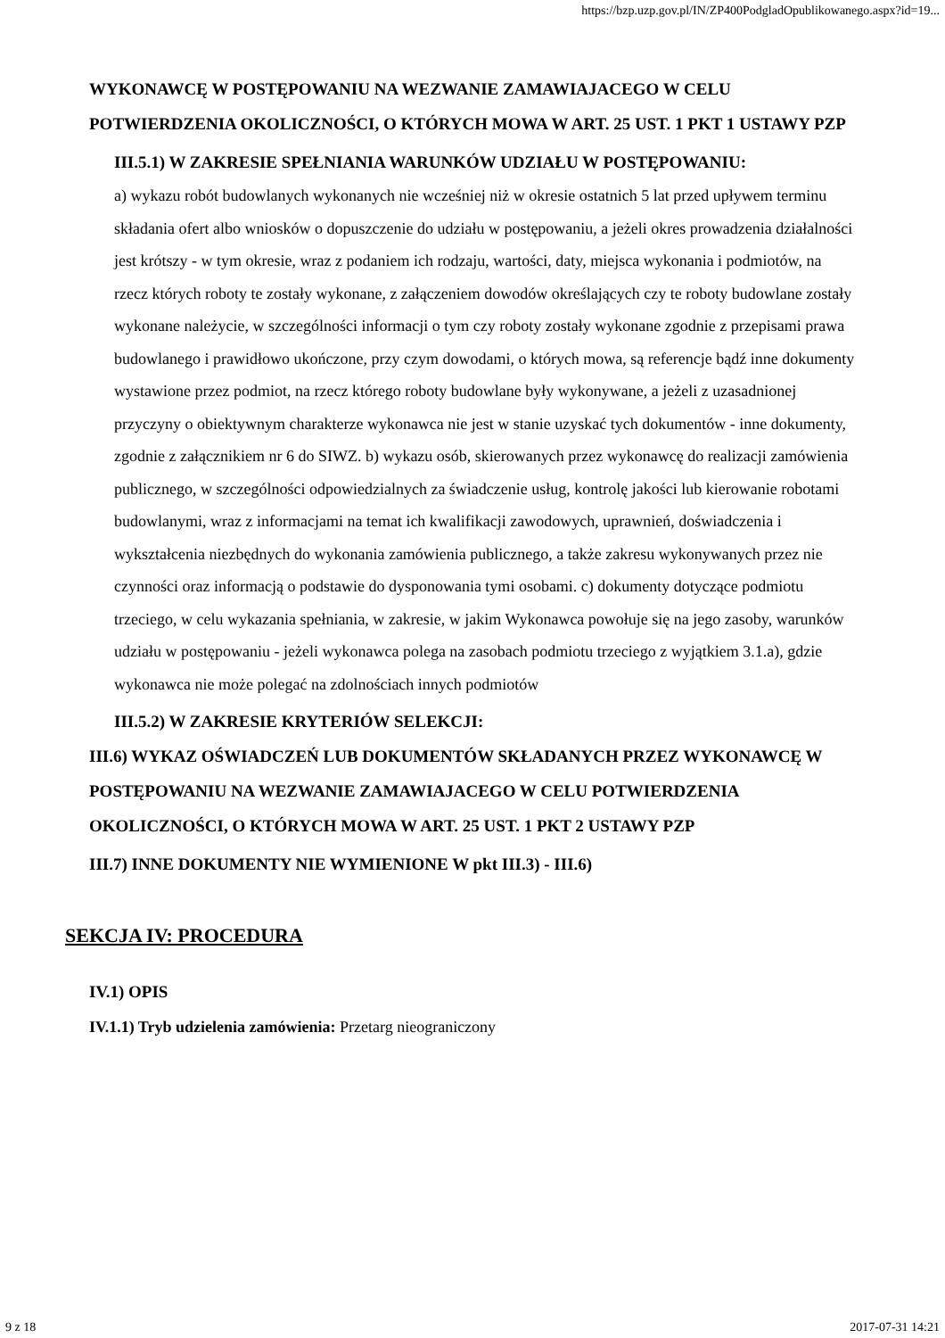https://bzp.uzp.gov.pl/IN/ZP400PodgladOpublikowanego.aspx?id=19...
WYKONAWCĘ W POSTĘPOWANIU NA WEZWANIE ZAMAWIAJACEGO W CELU POTWIERDZENIA OKOLICZNOŚCI, O KTÓRYCH MOWA W ART. 25 UST. 1 PKT 1 USTAWY PZP
III.5.1) W ZAKRESIE SPEŁNIANIA WARUNKÓW UDZIAŁU W POSTĘPOWANIU:
a) wykazu robót budowlanych wykonanych nie wcześniej niż w okresie ostatnich 5 lat przed upływem terminu składania ofert albo wniosków o dopuszczenie do udziału w postępowaniu, a jeżeli okres prowadzenia działalności jest krótszy - w tym okresie, wraz z podaniem ich rodzaju, wartości, daty, miejsca wykonania i podmiotów, na rzecz których roboty te zostały wykonane, z załączeniem dowodów określających czy te roboty budowlane zostały wykonane należycie, w szczególności informacji o tym czy roboty zostały wykonane zgodnie z przepisami prawa budowlanego i prawidłowo ukończone, przy czym dowodami, o których mowa, są referencje bądź inne dokumenty wystawione przez podmiot, na rzecz którego roboty budowlane były wykonywane, a jeżeli z uzasadnionej przyczyny o obiektywnym charakterze wykonawca nie jest w stanie uzyskać tych dokumentów - inne dokumenty, zgodnie z załącznikiem nr 6 do SIWZ. b) wykazu osób, skierowanych przez wykonawcę do realizacji zamówienia publicznego, w szczególności odpowiedzialnych za świadczenie usług, kontrolę jakości lub kierowanie robotami budowlanymi, wraz z informacjami na temat ich kwalifikacji zawodowych, uprawnień, doświadczenia i wykształcenia niezbędnych do wykonania zamówienia publicznego, a także zakresu wykonywanych przez nie czynności oraz informacją o podstawie do dysponowania tymi osobami. c) dokumenty dotyczące podmiotu trzeciego, w celu wykazania spełniania, w zakresie, w jakim Wykonawca powołuje się na jego zasoby, warunków udziału w postępowaniu - jeżeli wykonawca polega na zasobach podmiotu trzeciego z wyjątkiem 3.1.a), gdzie wykonawca nie może polegać na zdolnościach innych podmiotów
III.5.2) W ZAKRESIE KRYTERIÓW SELEKCJI:
III.6) WYKAZ OŚWIADCZEŃ LUB DOKUMENTÓW SKŁADANYCH PRZEZ WYKONAWCĘ W POSTĘPOWANIU NA WEZWANIE ZAMAWIAJACEGO W CELU POTWIERDZENIA OKOLICZNOŚCI, O KTÓRYCH MOWA W ART. 25 UST. 1 PKT 2 USTAWY PZP
III.7) INNE DOKUMENTY NIE WYMIENIONE W pkt III.3) - III.6)
SEKCJA IV: PROCEDURA
IV.1) OPIS
IV.1.1) Tryb udzielenia zamówienia: Przetarg nieograniczony
9 z 18 2017-07-31 14:21